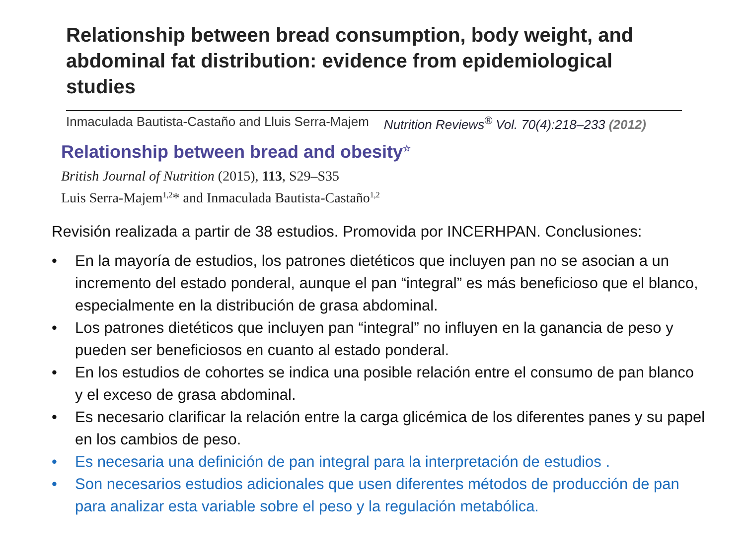Relationship between bread consumption, body weight, and abdominal fat distribution: evidence from epidemiological studies
Inmaculada Bautista-Castaño and Lluis Serra-Majem Nutrition Reviews<sup>®</sup> Vol. 70(4):218–233 (2012)
Relationship between bread and obesity<sup>☆</sup>
British Journal of Nutrition (2015), 113, S29–S35
Luis Serra-Majem<sup>1,2</sup>* and Inmaculada Bautista-Castaño<sup>1,2</sup>
Revisión realizada a partir de 38 estudios. Promovida por INCERHPAN. Conclusiones:
• En la mayoría de estudios, los patrones dietéticos que incluyen pan no se asocian a un incremento del estado ponderal, aunque el pan “integral” es más beneficioso que el blanco, especialmente en la distribución de grasa abdominal.
• Los patrones dietéticos que incluyen pan “integral” no influyen en la ganancia de peso y pueden ser beneficiosos en cuanto al estado ponderal.
• En los estudios de cohortes se indica una posible relación entre el consumo de pan blanco y el exceso de grasa abdominal.
• Es necesario clarificar la relación entre la carga glicémica de los diferentes panes y su papel en los cambios de peso.
• Es necesaria una definición de pan integral para la interpretación de estudios .
• Son necesarios estudios adicionales que usen diferentes métodos de producción de pan para analizar esta variable sobre el peso y la regulación metabólica.